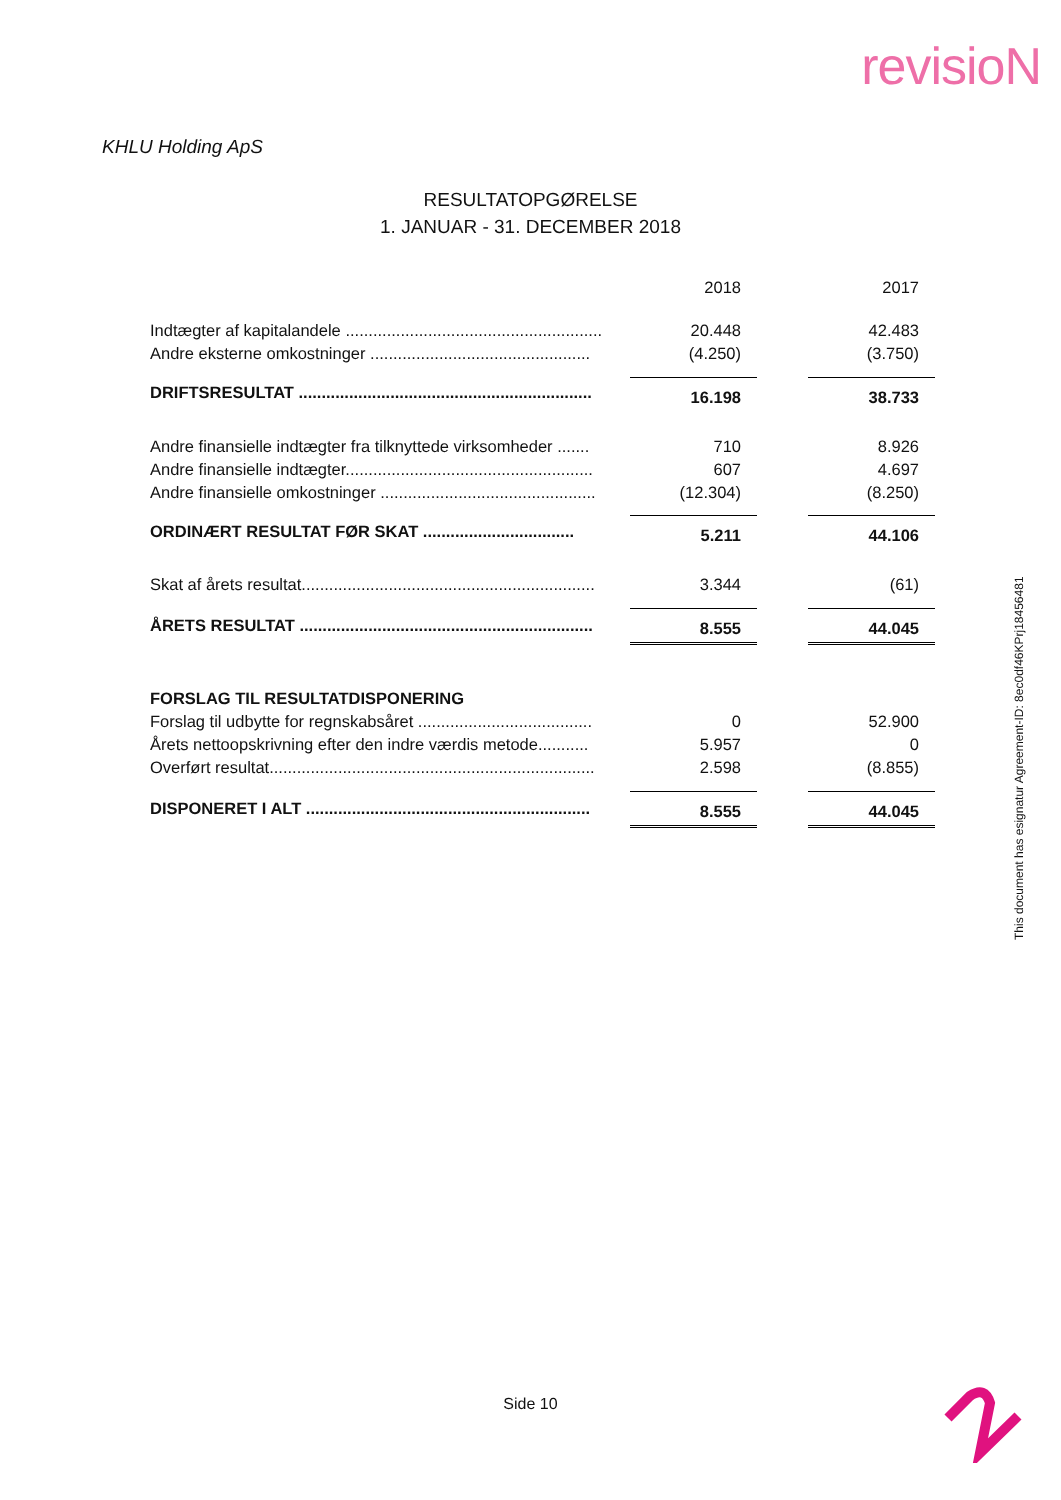revisioN
KHLU Holding ApS
RESULTATOPGØRELSE
1. JANUAR - 31. DECEMBER 2018
| | 2018 | | 2017 |
| Indtægter af kapitalandele ........................................................ | 20.448 | | 42.483 |
| Andre eksterne omkostninger ................................................ | (4.250) | | (3.750) |
| DRIFTSRESULTAT ................................................................ | 16.198 | | 38.733 |
| Andre finansielle indtægter fra tilknyttede virksomheder ....... | 710 | | 8.926 |
| Andre finansielle indtægter...................................................... | 607 | | 4.697 |
| Andre finansielle omkostninger ............................................... | (12.304) | | (8.250) |
| ORDINÆRT RESULTAT FØR SKAT ................................. | 5.211 | | 44.106 |
| Skat af årets resultat................................................................ | 3.344 | | (61) |
| ÅRETS RESULTAT ................................................................ | 8.555 | | 44.045 |
| FORSLAG TIL RESULTATDISPONERING | | | |
| Forslag til udbytte for regnskabsåret ...................................... | 0 | | 52.900 |
| Årets nettoopskrivning efter den indre værdis metode........... | 5.957 | | 0 |
| Overført resultat....................................................................... | 2.598 | | (8.855) |
| DISPONERET I ALT .............................................................. | 8.555 | | 44.045 |
This document has esignatur Agreement-ID: 8ec0df46KPrj18456481
Side 10